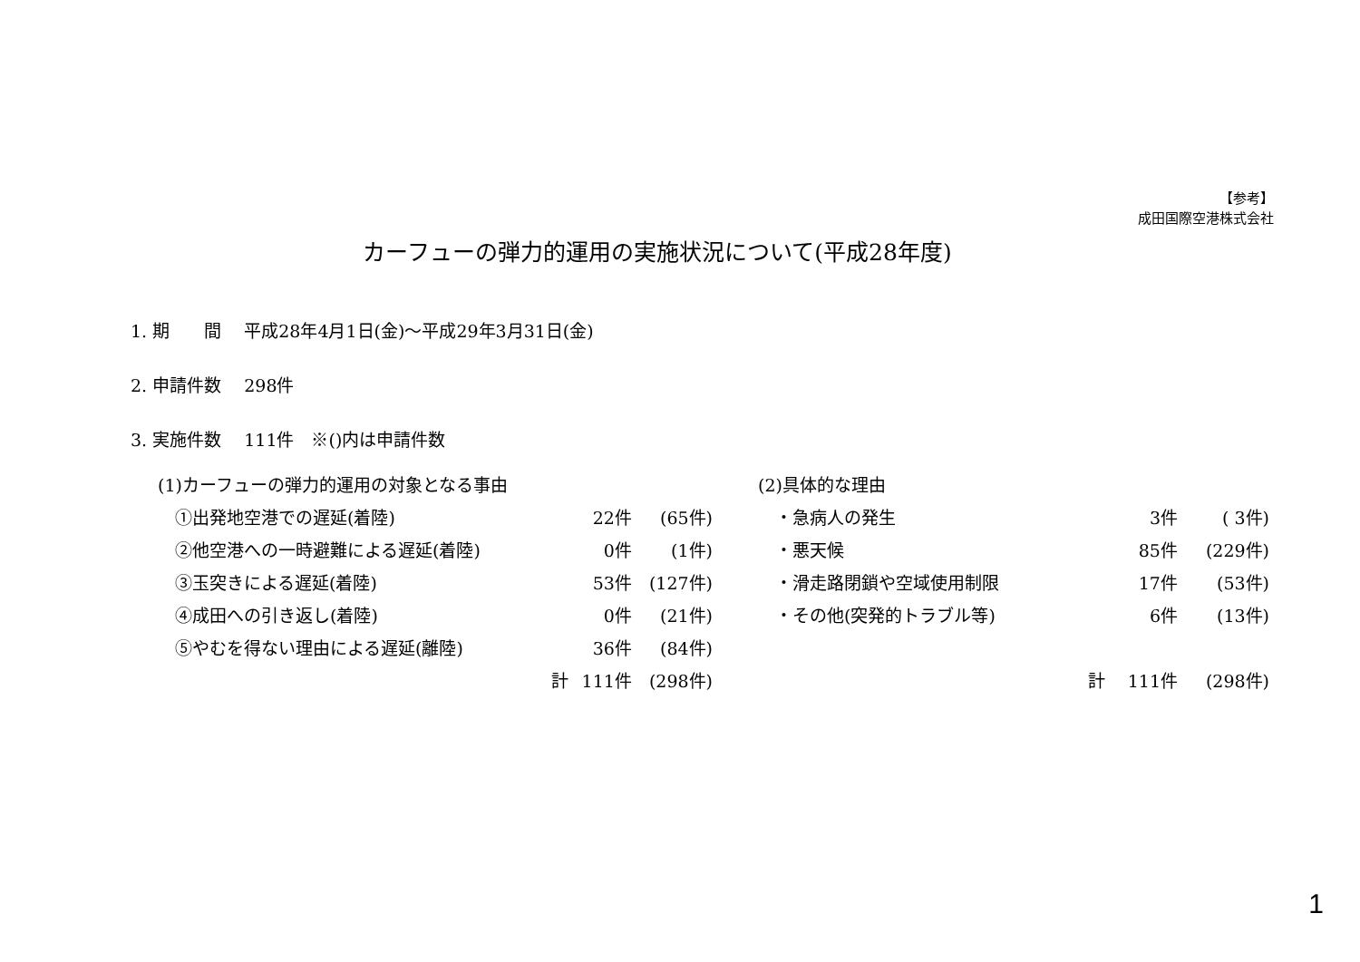【参考】
成田国際空港株式会社
カーフューの弾力的運用の実施状況について(平成28年度)
1. 期　　間　 平成28年4月1日(金)～平成29年3月31日(金)
2. 申請件数　 298件
3. 実施件数　 111件　※()内は申請件数
| (1)カーフューの弾力的運用の対象となる事由 | | |
| ①出発地空港での遅延(着陸) | 22件 | (65件) |
| ②他空港への一時避難による遅延(着陸) | 0件 | (1件) |
| ③玉突きによる遅延(着陸) | 53件 | (127件) |
| ④成田への引き返し(着陸) | 0件 | (21件) |
| ⑤やむを得ない理由による遅延(離陸) | 36件 | (84件) |
| 計 | 111件 | (298件) |
| (2)具体的な理由 | | |
| ・急病人の発生 | 3件 | ( 3件) |
| ・悪天候 | 85件 | (229件) |
| ・滑走路閉鎖や空域使用制限 | 17件 | (53件) |
| ・その他(突発的トラブル等) | 6件 | (13件) |
| 計 | 111件 | (298件) |
1